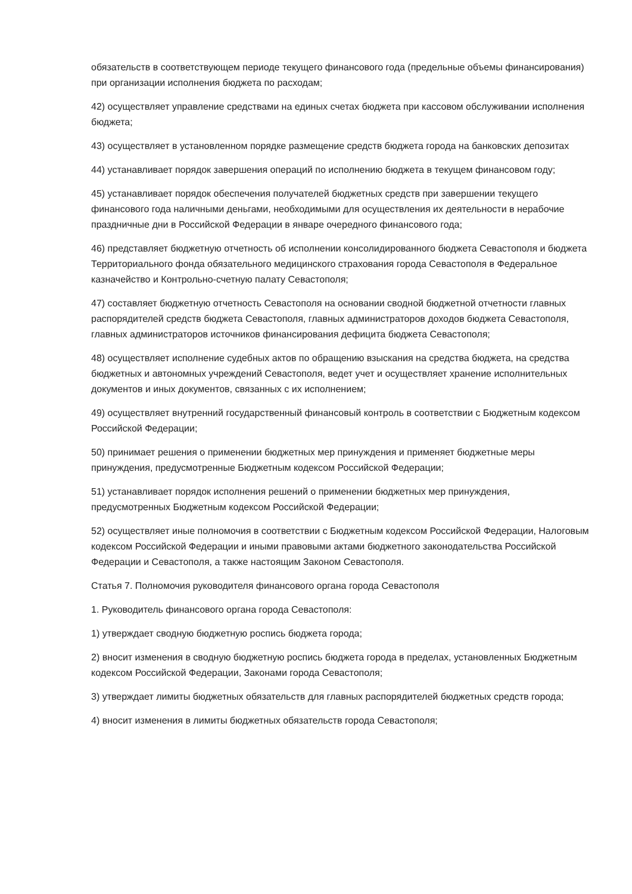обязательств в соответствующем периоде текущего финансового года (предельные объемы финансирования) при организации исполнения бюджета по расходам;
42) осуществляет управление средствами на единых счетах бюджета при кассовом обслуживании исполнения бюджета;
43) осуществляет в установленном порядке размещение средств бюджета города на банковских депозитах
44) устанавливает порядок завершения операций по исполнению бюджета в текущем финансовом году;
45) устанавливает порядок обеспечения получателей бюджетных средств при завершении текущего финансового года наличными деньгами, необходимыми для осуществления их деятельности в нерабочие праздничные дни в Российской Федерации в январе очередного финансового года;
46) представляет бюджетную отчетность об исполнении консолидированного бюджета Севастополя и бюджета Территориального фонда обязательного медицинского страхования города Севастополя в Федеральное казначейство и Контрольно-счетную палату Севастополя;
47) составляет бюджетную отчетность Севастополя на основании сводной бюджетной отчетности главных распорядителей средств бюджета Севастополя, главных администраторов доходов бюджета Севастополя, главных администраторов источников финансирования дефицита бюджета Севастополя;
48) осуществляет исполнение судебных актов по обращению взыскания на средства бюджета, на средства бюджетных и автономных учреждений Севастополя, ведет учет и осуществляет хранение исполнительных документов и иных документов, связанных с их исполнением;
49) осуществляет внутренний государственный финансовый контроль в соответствии с Бюджетным кодексом Российской Федерации;
50) принимает решения о применении бюджетных мер принуждения и применяет бюджетные меры принуждения, предусмотренные Бюджетным кодексом Российской Федерации;
51) устанавливает порядок исполнения решений о применении бюджетных мер принуждения, предусмотренных Бюджетным кодексом Российской Федерации;
52) осуществляет иные полномочия в соответствии с Бюджетным кодексом Российской Федерации, Налоговым кодексом Российской Федерации и иными правовыми актами бюджетного законодательства Российской Федерации и Севастополя, а также настоящим Законом Севастополя.
Статья 7. Полномочия руководителя финансового органа города Севастополя
1. Руководитель финансового органа города Севастополя:
1) утверждает сводную бюджетную роспись бюджета города;
2) вносит изменения в сводную бюджетную роспись бюджета города в пределах, установленных Бюджетным кодексом Российской Федерации, Законами города Севастополя;
3) утверждает лимиты бюджетных обязательств для главных распорядителей бюджетных средств города;
4) вносит изменения в лимиты бюджетных обязательств города Севастополя;